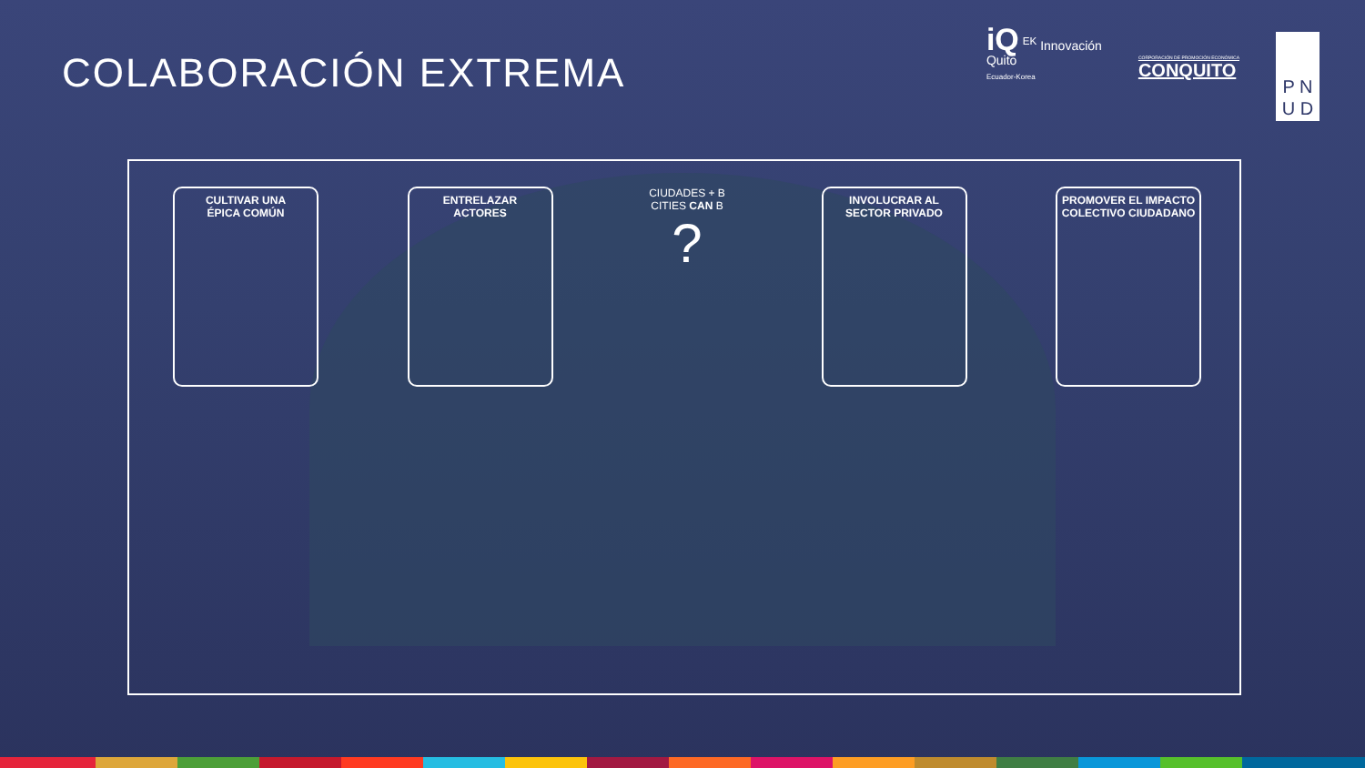COLABORACIÓN EXTREMA
iQ <sup>EK</sup> Innovación
Quito
Ecuador-Korea
CORPORACIÓN DE PROMOCIÓN ECONÓMICA
CONQUITO
P N
U D
CULTIVAR UNA
ÉPICA COMÚN
ENTRELAZAR
ACTORES
CIUDADES + B
CITIES CAN B
?
INVOLUCRAR AL
SECTOR PRIVADO
PROMOVER EL IMPACTO
COLECTIVO CIUDADANO